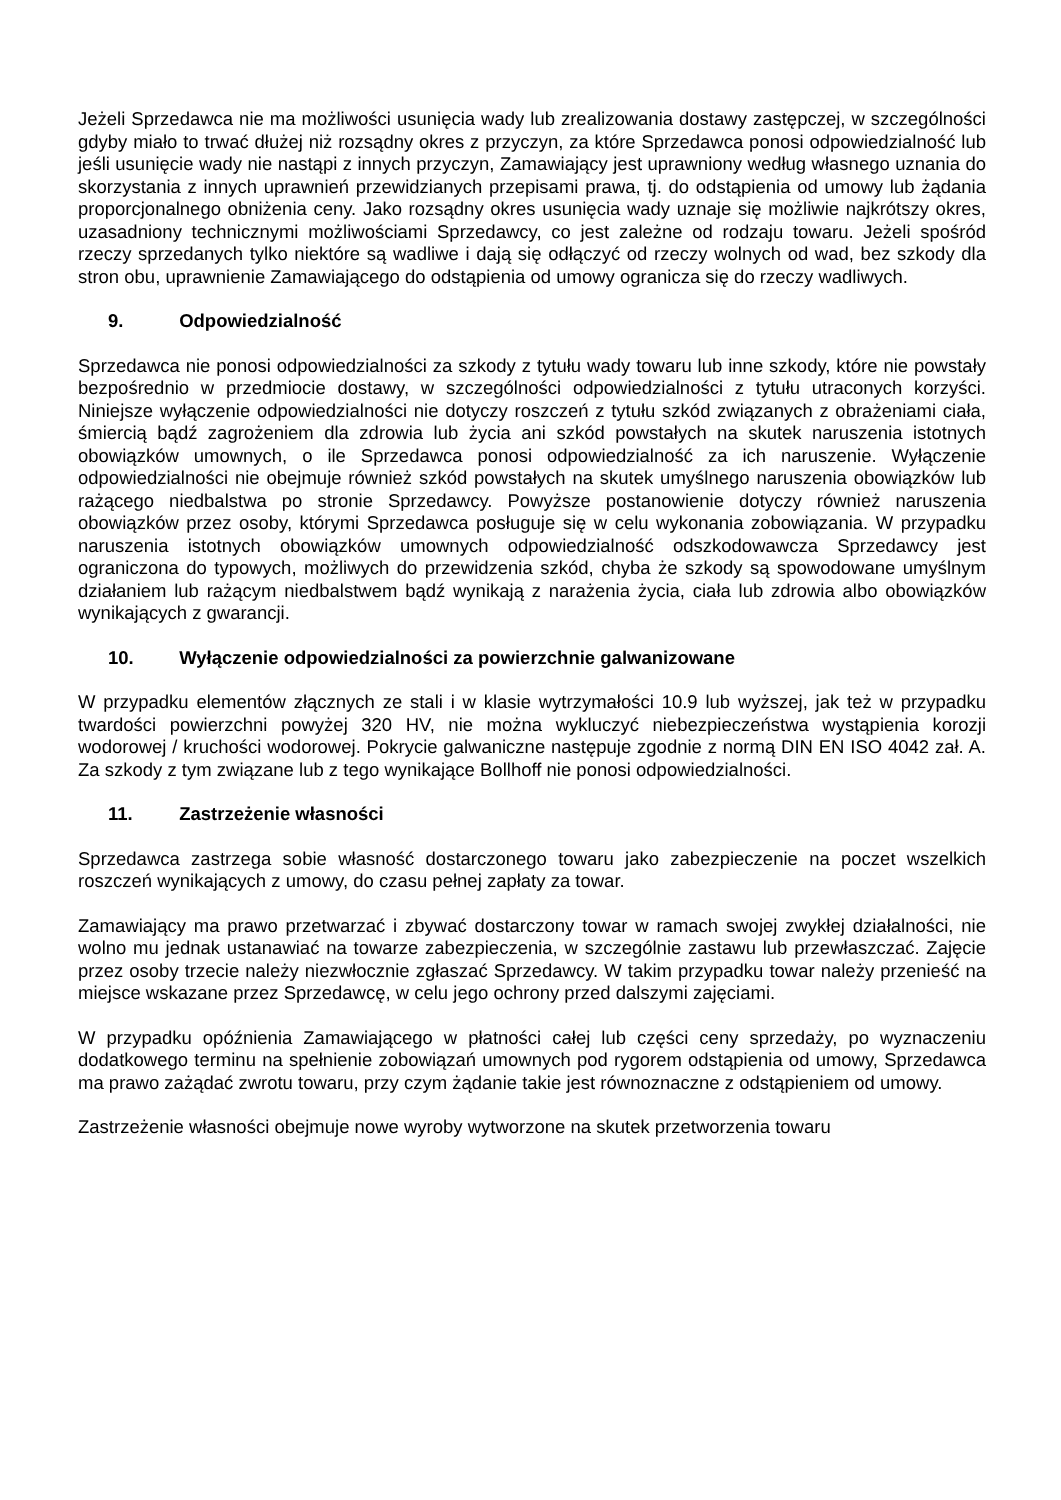Jeżeli Sprzedawca nie ma możliwości usunięcia wady lub zrealizowania dostawy zastępczej, w szczególności gdyby miało to trwać dłużej niż rozsądny okres z przyczyn, za które Sprzedawca ponosi odpowiedzialność lub jeśli usunięcie wady nie nastąpi z innych przyczyn, Zamawiający jest uprawniony według własnego uznania do skorzystania z innych uprawnień przewidzianych przepisami prawa, tj. do odstąpienia od umowy lub żądania proporcjonalnego obniżenia ceny. Jako rozsądny okres usunięcia wady uznaje się możliwie najkrótszy okres, uzasadniony technicznymi możliwościami Sprzedawcy, co jest zależne od rodzaju towaru. Jeżeli spośród rzeczy sprzedanych tylko niektóre są wadliwe i dają się odłączyć od rzeczy wolnych od wad, bez szkody dla stron obu, uprawnienie Zamawiającego do odstąpienia od umowy ogranicza się do rzeczy wadliwych.
9. Odpowiedzialność
Sprzedawca nie ponosi odpowiedzialności za szkody z tytułu wady towaru lub inne szkody, które nie powstały bezpośrednio w przedmiocie dostawy, w szczególności odpowiedzialności z tytułu utraconych korzyści. Niniejsze wyłączenie odpowiedzialności nie dotyczy roszczeń z tytułu szkód związanych z obrażeniami ciała, śmiercią bądź zagrożeniem dla zdrowia lub życia ani szkód powstałych na skutek naruszenia istotnych obowiązków umownych, o ile Sprzedawca ponosi odpowiedzialność za ich naruszenie. Wyłączenie odpowiedzialności nie obejmuje również szkód powstałych na skutek umyślnego naruszenia obowiązków lub rażącego niedbalstwa po stronie Sprzedawcy. Powyższe postanowienie dotyczy również naruszenia obowiązków przez osoby, którymi Sprzedawca posługuje się w celu wykonania zobowiązania. W przypadku naruszenia istotnych obowiązków umownych odpowiedzialność odszkodowawcza Sprzedawcy jest ograniczona do typowych, możliwych do przewidzenia szkód, chyba że szkody są spowodowane umyślnym działaniem lub rażącym niedbalstwem bądź wynikają z narażenia życia, ciała lub zdrowia albo obowiązków wynikających z gwarancji.
10. Wyłączenie odpowiedzialności za powierzchnie galwanizowane
W przypadku elementów złącznych ze stali i w klasie wytrzymałości 10.9 lub wyższej, jak też w przypadku twardości powierzchni powyżej 320 HV, nie można wykluczyć niebezpieczeństwa wystąpienia korozji wodorowej / kruchości wodorowej. Pokrycie galwaniczne następuje zgodnie z normą DIN EN ISO 4042 zał. A. Za szkody z tym związane lub z tego wynikające Bollhoff nie ponosi odpowiedzialności.
11. Zastrzeżenie własności
Sprzedawca zastrzega sobie własność dostarczonego towaru jako zabezpieczenie na poczet wszelkich roszczeń wynikających z umowy, do czasu pełnej zapłaty za towar.
Zamawiający ma prawo przetwarzać i zbywać dostarczony towar w ramach swojej zwykłej działalności, nie wolno mu jednak ustanawiać na towarze zabezpieczenia, w szczególnie zastawu lub przewłaszczać. Zajęcie przez osoby trzecie należy niezwłocznie zgłaszać Sprzedawcy. W takim przypadku towar należy przenieść na miejsce wskazane przez Sprzedawcę, w celu jego ochrony przed dalszymi zajęciami.
W przypadku opóźnienia Zamawiającego w płatności całej lub części ceny sprzedaży, po wyznaczeniu dodatkowego terminu na spełnienie zobowiązań umownych pod rygorem odstąpienia od umowy, Sprzedawca ma prawo zażądać zwrotu towaru, przy czym żądanie takie jest równoznaczne z odstąpieniem od umowy.
Zastrzeżenie własności obejmuje nowe wyroby wytworzone na skutek przetworzenia towaru